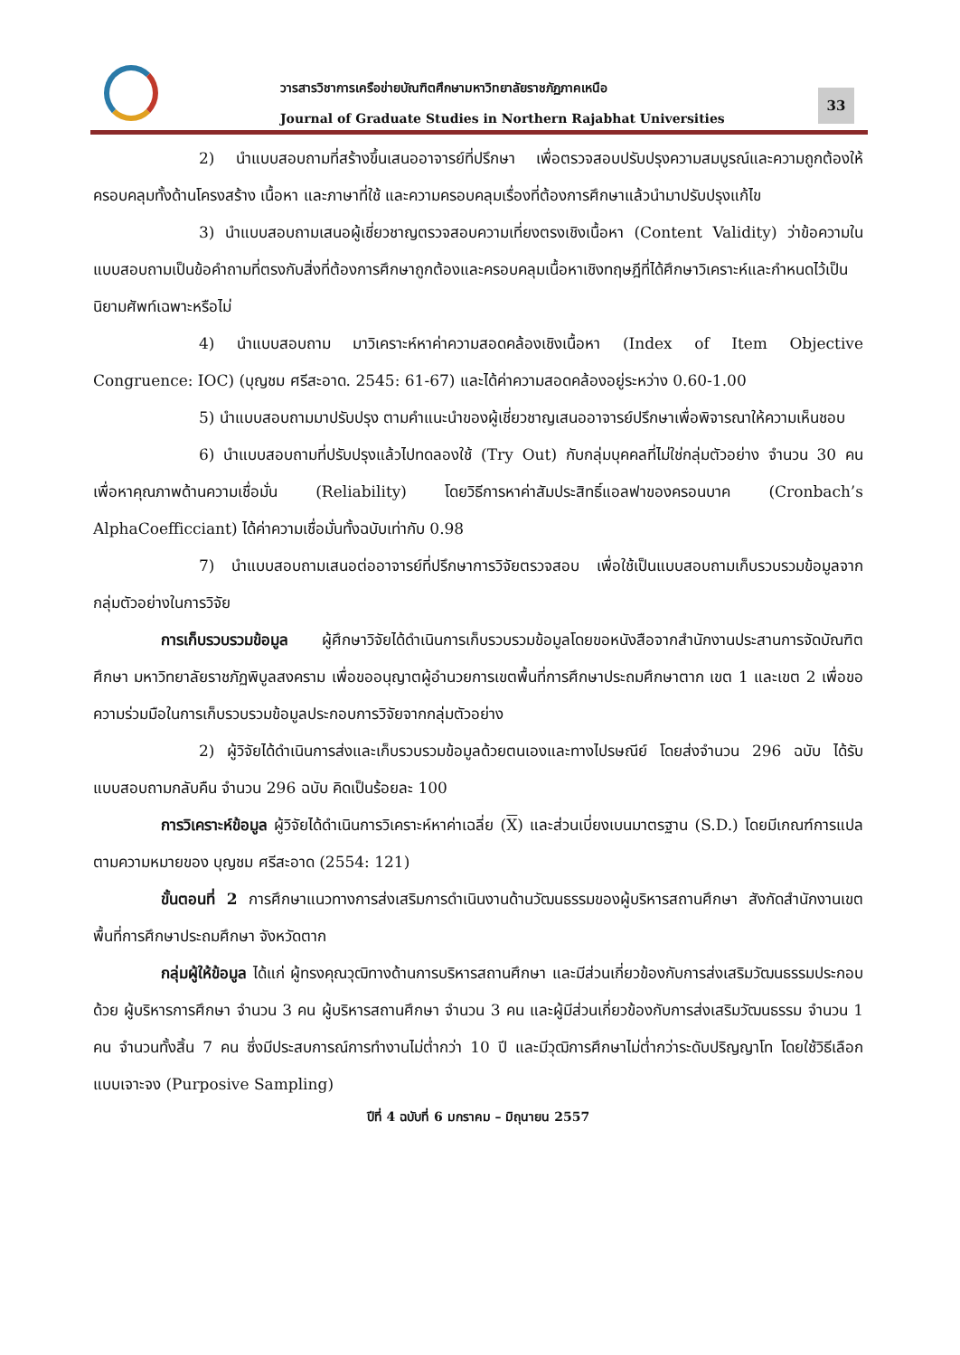วารสารวิชาการเครือข่ายบัณฑิตศึกษามหาวิทยาลัยราชภัฏภาคเหนือ
Journal of Graduate Studies in Northern Rajabhat Universities
33
2) นำแบบสอบถามที่สร้างขึ้นเสนออาจารย์ที่ปรึกษา เพื่อตรวจสอบปรับปรุงความสมบูรณ์และความถูกต้องให้ครอบคลุมทั้งด้านโครงสร้าง เนื้อหา และภาษาที่ใช้ และความครอบคลุมเรื่องที่ต้องการศึกษาแล้วนำมาปรับปรุงแก้ไข
3) นำแบบสอบถามเสนอผู้เชี่ยวชาญตรวจสอบความเที่ยงตรงเชิงเนื้อหา (Content Validity) ว่าข้อความในแบบสอบถามเป็นข้อคำถามที่ตรงกับสิ่งที่ต้องการศึกษาถูกต้องและครอบคลุมเนื้อหาเชิงทฤษฎีที่ได้ศึกษาวิเคราะห์และกำหนดไว้เป็นนิยามศัพท์เฉพาะหรือไม่
4) นำแบบสอบถาม มาวิเคราะห์หาค่าความสอดคล้องเชิงเนื้อหา (Index of Item Objective Congruence: IOC) (บุญชม ศรีสะอาด. 2545: 61-67) และได้ค่าความสอดคล้องอยู่ระหว่าง 0.60-1.00
5) นำแบบสอบถามมาปรับปรุง ตามคำแนะนำของผู้เชี่ยวชาญเสนออาจารย์ปรึกษาเพื่อพิจารณาให้ความเห็นชอบ
6) นำแบบสอบถามที่ปรับปรุงแล้วไปทดลองใช้ (Try Out) กับกลุ่มบุคคลที่ไม่ใช่กลุ่มตัวอย่าง จำนวน 30 คน เพื่อหาคุณภาพด้านความเชื่อมั่น (Reliability) โดยวิธีการหาค่าสัมประสิทธิ์แอลฟาของครอนบาค (Cronbach’s AlphaCoefficciant) ได้ค่าความเชื่อมั่นทั้งฉบับเท่ากับ 0.98
7) นำแบบสอบถามเสนอต่ออาจารย์ที่ปรึกษาการวิจัยตรวจสอบ เพื่อใช้เป็นแบบสอบถามเก็บรวบรวมข้อมูลจากกลุ่มตัวอย่างในการวิจัย
การเก็บรวบรวมข้อมูล ผู้ศึกษาวิจัยได้ดำเนินการเก็บรวบรวมข้อมูลโดยขอหนังสือจากสำนักงานประสานการจัดบัณฑิตศึกษา มหาวิทยาลัยราชภัฏพิบูลสงคราม เพื่อขออนุญาตผู้อำนวยการเขตพื้นที่การศึกษาประถมศึกษาตาก เขต 1 และเขต 2 เพื่อขอความร่วมมือในการเก็บรวบรวมข้อมูลประกอบการวิจัยจากกลุ่มตัวอย่าง
2) ผู้วิจัยได้ดำเนินการส่งและเก็บรวบรวมข้อมูลด้วยตนเองและทางไปรษณีย์ โดยส่งจำนวน 296 ฉบับ ได้รับแบบสอบถามกลับคืน จำนวน 296 ฉบับ คิดเป็นร้อยละ 100
การวิเคราะห์ข้อมูล ผู้วิจัยได้ดำเนินการวิเคราะห์หาค่าเฉลี่ย (X) และส่วนเบี่ยงเบนมาตรฐาน (S.D.) โดยมีเกณฑ์การแปลตามความหมายของ บุญชม ศรีสะอาด (2554: 121)
ขั้นตอนที่ 2 การศึกษาแนวทางการส่งเสริมการดำเนินงานด้านวัฒนธรรมของผู้บริหารสถานศึกษา สังกัดสำนักงานเขตพื้นที่การศึกษาประถมศึกษา จังหวัดตาก
กลุ่มผู้ให้ข้อมูล ได้แก่ ผู้ทรงคุณวุฒิทางด้านการบริหารสถานศึกษา และมีส่วนเกี่ยวข้องกับการส่งเสริมวัฒนธรรมประกอบด้วย ผู้บริหารการศึกษา จำนวน 3 คน ผู้บริหารสถานศึกษา จำนวน 3 คน และผู้มีส่วนเกี่ยวข้องกับการส่งเสริมวัฒนธรรม จำนวน 1 คน จำนวนทั้งสิ้น 7 คน ซึ่งมีประสบการณ์การทำงานไม่ต่ำกว่า 10 ปี และมีวุฒิการศึกษาไม่ต่ำกว่าระดับปริญญาโท โดยใช้วิธีเลือกแบบเจาะจง (Purposive Sampling)
ปีที่ 4 ฉบับที่ 6 มกราคม – มิถุนายน 2557